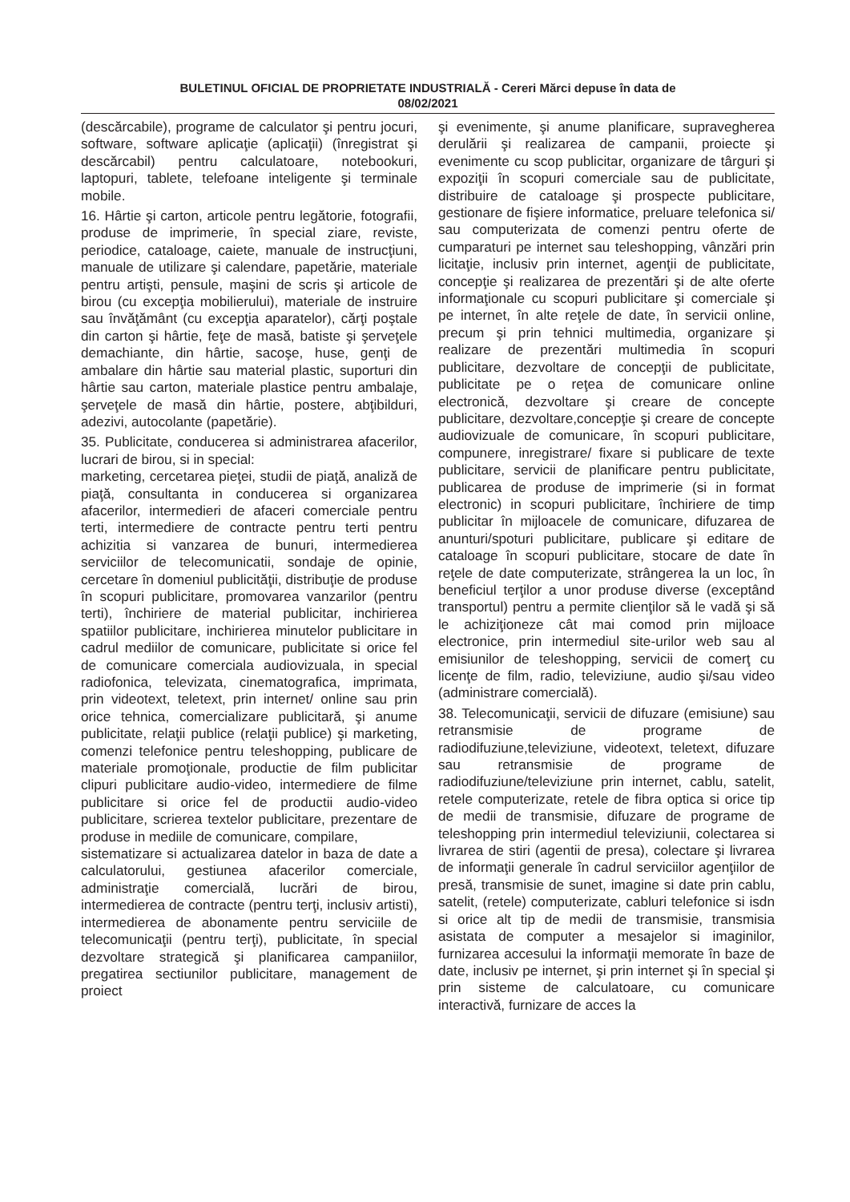BULETINUL OFICIAL DE PROPRIETATE INDUSTRIALĂ - Cereri Mărci depuse în data de
08/02/2021
(descărcabile), programe de calculator şi pentru jocuri, software, software aplicaţie (aplicaţii) (înregistrat şi descărcabil) pentru calculatoare, notebookuri, laptopuri, tablete, telefoane inteligente şi terminale mobile.
16. Hârtie şi carton, articole pentru legătorie, fotografii, produse de imprimerie, în special ziare, reviste, periodice, cataloage, caiete, manuale de instrucţiuni, manuale de utilizare şi calendare, papetărie, materiale pentru artişti, pensule, maşini de scris şi articole de birou (cu excepţia mobilierului), materiale de instruire sau învăţământ (cu excepţia aparatelor), cărţi poştale din carton şi hârtie, feţe de masă, batiste şi şerveţele demachiante, din hârtie, sacoşe, huse, genţi de ambalare din hârtie sau material plastic, suporturi din hârtie sau carton, materiale plastice pentru ambalaje, şerveţele de masă din hârtie, postere, abţibilduri, adezivi, autocolante (papetărie).
35. Publicitate, conducerea si administrarea afacerilor, lucrari de birou, si in special:
marketing, cercetarea pieţei, studii de piaţă, analiză de piaţă, consultanta in conducerea si organizarea afacerilor, intermedieri de afaceri comerciale pentru terti, intermediere de contracte pentru terti pentru achizitia si vanzarea de bunuri, intermedierea serviciilor de telecomunicatii, sondaje de opinie, cercetare în domeniul publicităţii, distribuţie de produse în scopuri publicitare, promovarea vanzarilor (pentru terti), închiriere de material publicitar, inchirierea spatiilor publicitare, inchirierea minutelor publicitare in cadrul mediilor de comunicare, publicitate si orice fel de comunicare comerciala audiovizuala, in special radiofonica, televizata, cinematografica, imprimata, prin videotext, teletext, prin internet/ online sau prin orice tehnica, comercializare publicitară, şi anume publicitate, relaţii publice (relaţii publice) şi marketing, comenzi telefonice pentru teleshopping, publicare de materiale promoţionale, productie de film publicitar clipuri publicitare audio-video, intermediere de filme publicitare si orice fel de productii audio-video publicitare, scrierea textelor publicitare, prezentare de produse in mediile de comunicare, compilare,
sistematizare si actualizarea datelor in baza de date a calculatorului, gestiunea afacerilor comerciale, administraţie comercială, lucrări de birou, intermedierea de contracte (pentru terţi, inclusiv artisti), intermedierea de abonamente pentru serviciile de telecomunicaţii (pentru terţi), publicitate, în special dezvoltare strategică şi planificarea campaniilor, pregatirea sectiunilor publicitare, management de proiect
şi evenimente, şi anume planificare, supravegherea derulării şi realizarea de campanii, proiecte şi evenimente cu scop publicitar, organizare de târguri şi expoziţii în scopuri comerciale sau de publicitate, distribuire de cataloage şi prospecte publicitare, gestionare de fişiere informatice, preluare telefonica si/ sau computerizata de comenzi pentru oferte de cumparaturi pe internet sau teleshopping, vânzări prin licitaţie, inclusiv prin internet, agenţii de publicitate, concepţie şi realizarea de prezentări şi de alte oferte informaţionale cu scopuri publicitare şi comerciale şi pe internet, în alte reţele de date, în servicii online, precum şi prin tehnici multimedia, organizare şi realizare de prezentări multimedia în scopuri publicitare, dezvoltare de concepţii de publicitate, publicitate pe o reţea de comunicare online electronică, dezvoltare şi creare de concepte publicitare, dezvoltare,concepţie şi creare de concepte audiovizuale de comunicare, în scopuri publicitare, compunere, inregistrare/ fixare si publicare de texte publicitare, servicii de planificare pentru publicitate, publicarea de produse de imprimerie (si in format electronic) in scopuri publicitare, închiriere de timp publicitar în mijloacele de comunicare, difuzarea de anunturi/spoturi publicitare, publicare şi editare de cataloage în scopuri publicitare, stocare de date în reţele de date computerizate, strângerea la un loc, în beneficiul terţilor a unor produse diverse (exceptând transportul) pentru a permite clienţilor să le vadă şi să le achiziţioneze cât mai comod prin mijloace electronice, prin intermediul site-urilor web sau al emisiunilor de teleshopping, servicii de comerţ cu licenţe de film, radio, televiziune, audio şi/sau video (administrare comercială).
38. Telecomunicaţii, servicii de difuzare (emisiune) sau retransmisie de programe de radiodifuziune,televiziune, videotext, teletext, difuzare sau retransmisie de programe de radiodifuziune/televiziune prin internet, cablu, satelit, retele computerizate, retele de fibra optica si orice tip de medii de transmisie, difuzare de programe de teleshopping prin intermediul televiziunii, colectarea si livrarea de stiri (agentii de presa), colectare şi livrarea de informaţii generale în cadrul serviciilor agenţiilor de presă, transmisie de sunet, imagine si date prin cablu, satelit, (retele) computerizate, cabluri telefonice si isdn si orice alt tip de medii de transmisie, transmisia asistata de computer a mesajelor si imaginilor, furnizarea accesului la informaţii memorate în baze de date, inclusiv pe internet, şi prin internet şi în special şi prin sisteme de calculatoare, cu comunicare interactivă, furnizare de acces la